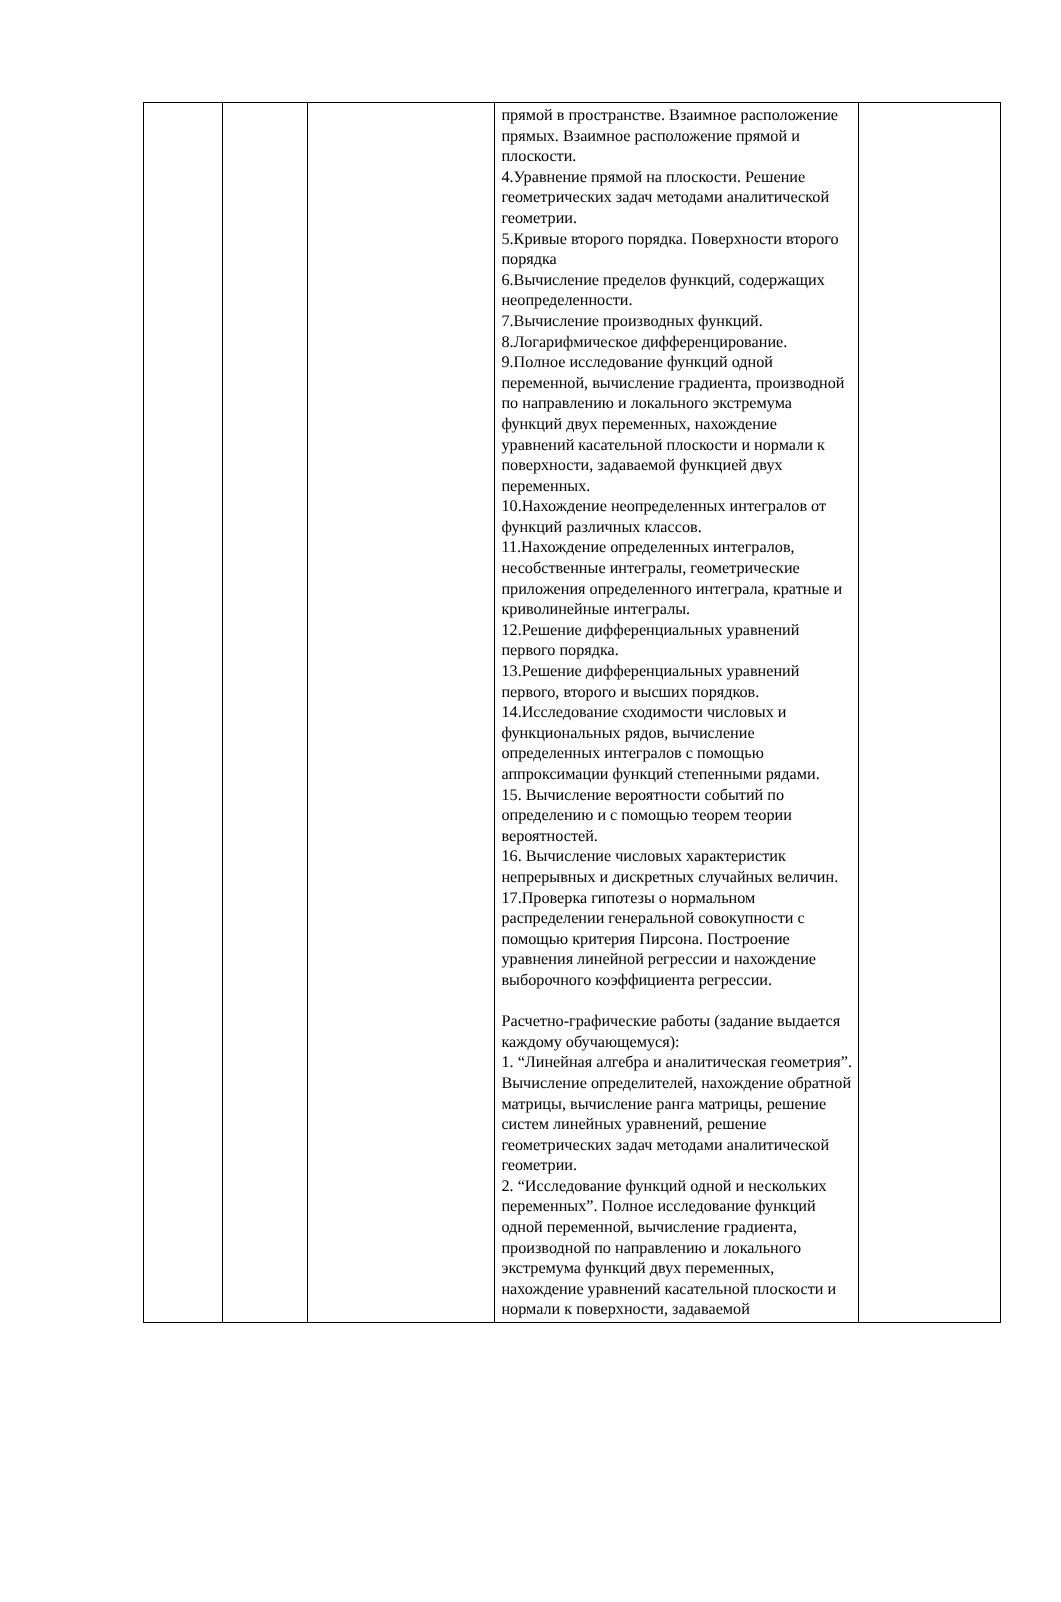| | | | прямой в пространстве. Взаимное расположение прямых. Взаимное расположение прямой и плоскости. 4.Уравнение прямой на плоскости. Решение геометрических задач методами аналитической геометрии. 5.Кривые второго порядка. Поверхности второго порядка 6.Вычисление пределов функций, содержащих неопределенности. 7.Вычисление производных функций. 8.Логарифмическое дифференцирование. 9.Полное исследование функций одной переменной, вычисление градиента, производной по направлению и локального экстремума функций двух переменных, нахождение уравнений касательной плоскости и нормали к поверхности, задаваемой функцией двух переменных. 10.Нахождение неопределенных интегралов от функций различных классов. 11.Нахождение определенных интегралов, несобственные интегралы, геометрические приложения определенного интеграла, кратные и криволинейные интегралы. 12.Решение дифференциальных уравнений первого порядка. 13.Решение дифференциальных уравнений первого, второго и высших порядков. 14.Исследование сходимости числовых и функциональных рядов, вычисление определенных интегралов с помощью аппроксимации функций степенными рядами. 15. Вычисление вероятности событий по определению и с помощью теорем теории вероятностей. 16. Вычисление числовых характеристик непрерывных и дискретных случайных величин. 17.Проверка гипотезы о нормальном распределении генеральной совокупности с помощью критерия Пирсона. Построение уравнения линейной регрессии и нахождение выборочного коэффициента регрессии. Расчетно-графические работы (задание выдается каждому обучающемуся): 1. “Линейная алгебра и аналитическая геометрия”. Вычисление определителей, нахождение обратной матрицы, вычисление ранга матрицы, решение систем линейных уравнений, решение геометрических задач методами аналитической геометрии. 2. “Исследование функций одной и нескольких переменных”. Полное исследование функций одной переменной, вычисление градиента, производной по направлению и локального экстремума функций двух переменных, нахождение уравнений касательной плоскости и нормали к поверхности, задаваемой | |